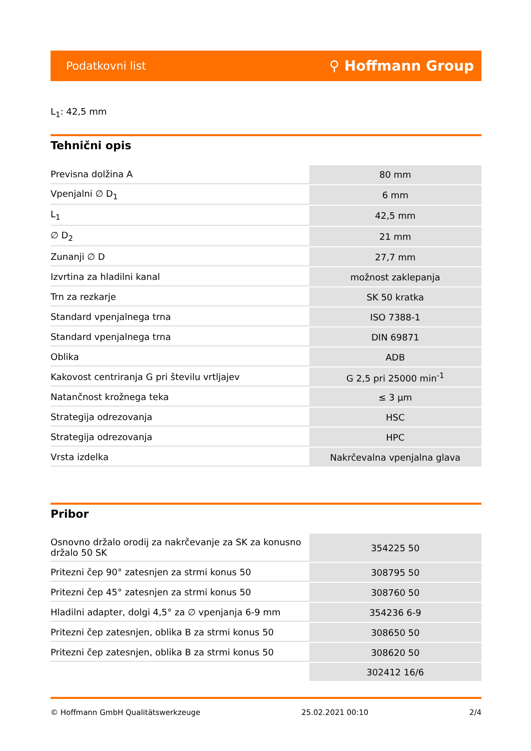Podatkovni list ⚲ Hoffmann Group
L<sub>1</sub>: 42,5 mm
Tehnični opis
| Previsna dolžina A | 80 mm |
| Vpenjalni ∅ D<sub>1</sub> | 6 mm |
| L<sub>1</sub> | 42,5 mm |
| ∅ D<sub>2</sub> | 21 mm |
| Zunanji ∅ D | 27,7 mm |
| Izvrtina za hladilni kanal | možnost zaklepanja |
| Trn za rezkarje | SK 50 kratka |
| Standard vpenjalnega trna | ISO 7388-1 |
| Standard vpenjalnega trna | DIN 69871 |
| Oblika | ADB |
| Kakovost centriranja G pri številu vrtljajev | G 2,5 pri 25000 min<sup>-1</sup> |
| Natančnost krožnega teka | ≤ 3 µm |
| Strategija odrezovanja | HSC |
| Strategija odrezovanja | HPC |
| Vrsta izdelka | Nakrčevalna vpenjalna glava |
Pribor
| Osnovno držalo orodij za nakrčevanje za SK za konusno držalo 50 SK | 354225 50 |
| Pritezni čep 90° zatesnjen za strmi konus 50 | 308795 50 |
| Pritezni čep 45° zatesnjen za strmi konus 50 | 308760 50 |
| Hladilni adapter, dolgi 4,5° za ∅ vpenjanja 6-9 mm | 354236 6-9 |
| Pritezni čep zatesnjen, oblika B za strmi konus 50 | 308650 50 |
| Pritezni čep zatesnjen, oblika B za strmi konus 50 | 308620 50 |
| | 302412 16/6 |
© Hoffmann GmbH Qualitätswerkzeuge 25.02.2021 00:10 2/4